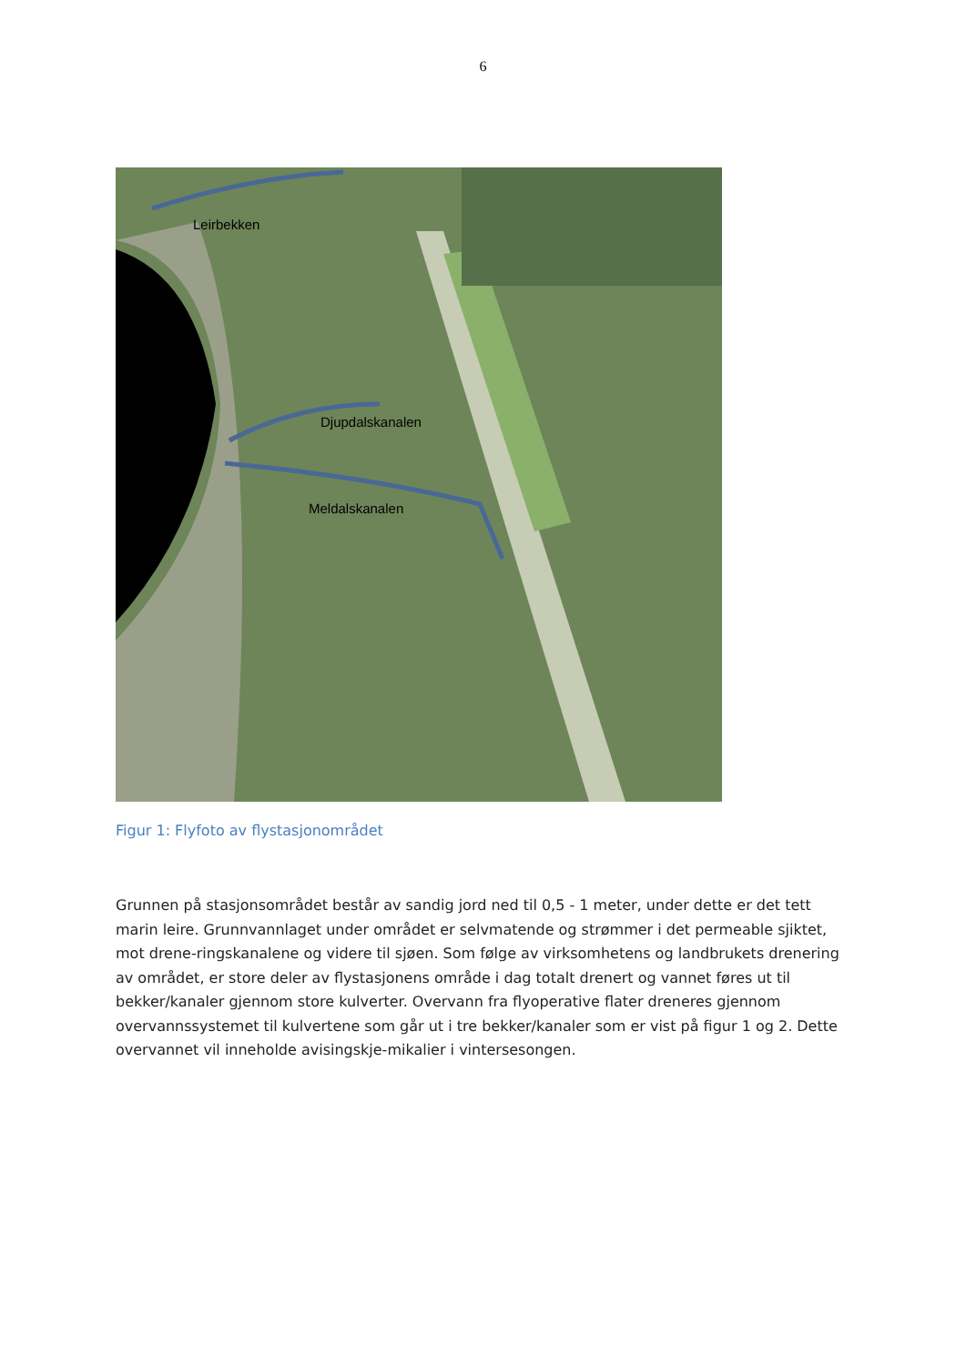6
Leirbekken
Djupdalskanalen
Meldalskanalen
Figur 1: Flyfoto av flystasjonområdet
Grunnen på stasjonsområdet består av sandig jord ned til 0,5 - 1 meter, under dette er det tett marin leire. Grunnvannlaget under området er selvmatende og strømmer i det permeable sjiktet, mot drene-ringskanalene og videre til sjøen. Som følge av virksomhetens og landbrukets drenering av området, er store deler av flystasjonens område i dag totalt drenert og vannet føres ut til bekker/kanaler gjennom store kulverter. Overvann fra flyoperative flater dreneres gjennom overvannssystemet til kulvertene som går ut i tre bekker/kanaler som er vist på figur 1 og 2. Dette overvannet vil inneholde avisingskje-mikalier i vintersesongen.